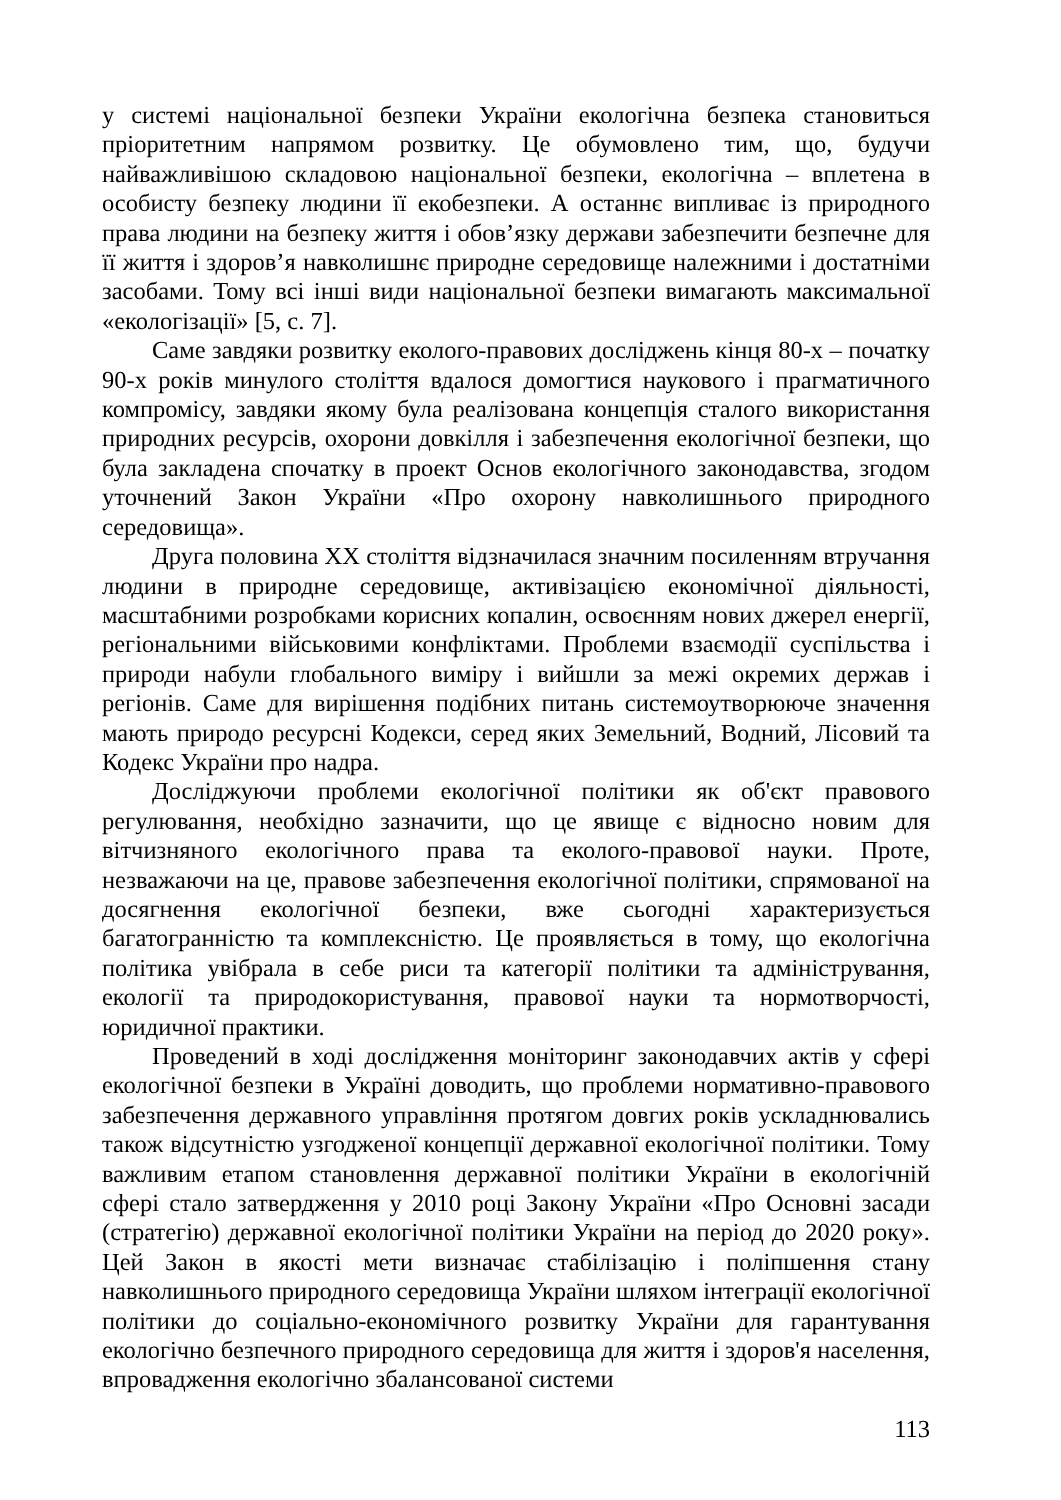у системі національної безпеки України екологічна безпека становиться пріоритетним напрямом розвитку. Це обумовлено тим, що, будучи найважливішою складовою національної безпеки, екологічна – вплетена в особисту безпеку людини її екобезпеки. А останнє випливає із природного права людини на безпеку життя і обов’язку держави забезпечити безпечне для її життя і здоров’я навколишнє природне середовище належними і достатніми засобами. Тому всі інші види національної безпеки вимагають максимальної «екологізації» [5, с. 7].
Саме завдяки розвитку еколого-правових досліджень кінця 80-х – початку 90-х років минулого століття вдалося домогтися наукового і прагматичного компромісу, завдяки якому була реалізована концепція сталого використання природних ресурсів, охорони довкілля і забезпечення екологічної безпеки, що була закладена спочатку в проект Основ екологічного законодавства, згодом уточнений Закон України «Про охорону навколишнього природного середовища».
Друга половина XX століття відзначилася значним посиленням втручання людини в природне середовище, активізацією економічної діяльності, масштабними розробками корисних копалин, освоєнням нових джерел енергії, регіональними військовими конфліктами. Проблеми взаємодії суспільства і природи набули глобального виміру і вийшли за межі окремих держав і регіонів. Саме для вирішення подібних питань системоутворююче значення мають природо ресурсні Кодекси, серед яких Земельний, Водний, Лісовий та Кодекс України про надра.
Досліджуючи проблеми екологічної політики як об'єкт правового регулювання, необхідно зазначити, що це явище є відносно новим для вітчизняного екологічного права та еколого-правової науки. Проте, незважаючи на це, правове забезпечення екологічної політики, спрямованої на досягнення екологічної безпеки, вже сьогодні характеризується багатогранністю та комплексністю. Це проявляється в тому, що екологічна політика увібрала в себе риси та категорії політики та адміністрування, екології та природокористування, правової науки та нормотворчості, юридичної практики.
Проведений в ході дослідження моніторинг законодавчих актів у сфері екологічної безпеки в Україні доводить, що проблеми нормативно-правового забезпечення державного управління протягом довгих років ускладнювались також відсутністю узгодженої концепції державної екологічної політики. Тому важливим етапом становлення державної політики України в екологічній сфері стало затвердження у 2010 році Закону України «Про Основні засади (стратегію) державної екологічної політики України на період до 2020 року». Цей Закон в якості мети визначає стабілізацію і поліпшення стану навколишнього природного середовища України шляхом інтеграції екологічної політики до соціально-економічного розвитку України для гарантування екологічно безпечного природного середовища для життя і здоров'я населення, впровадження екологічно збалансованої системи
113